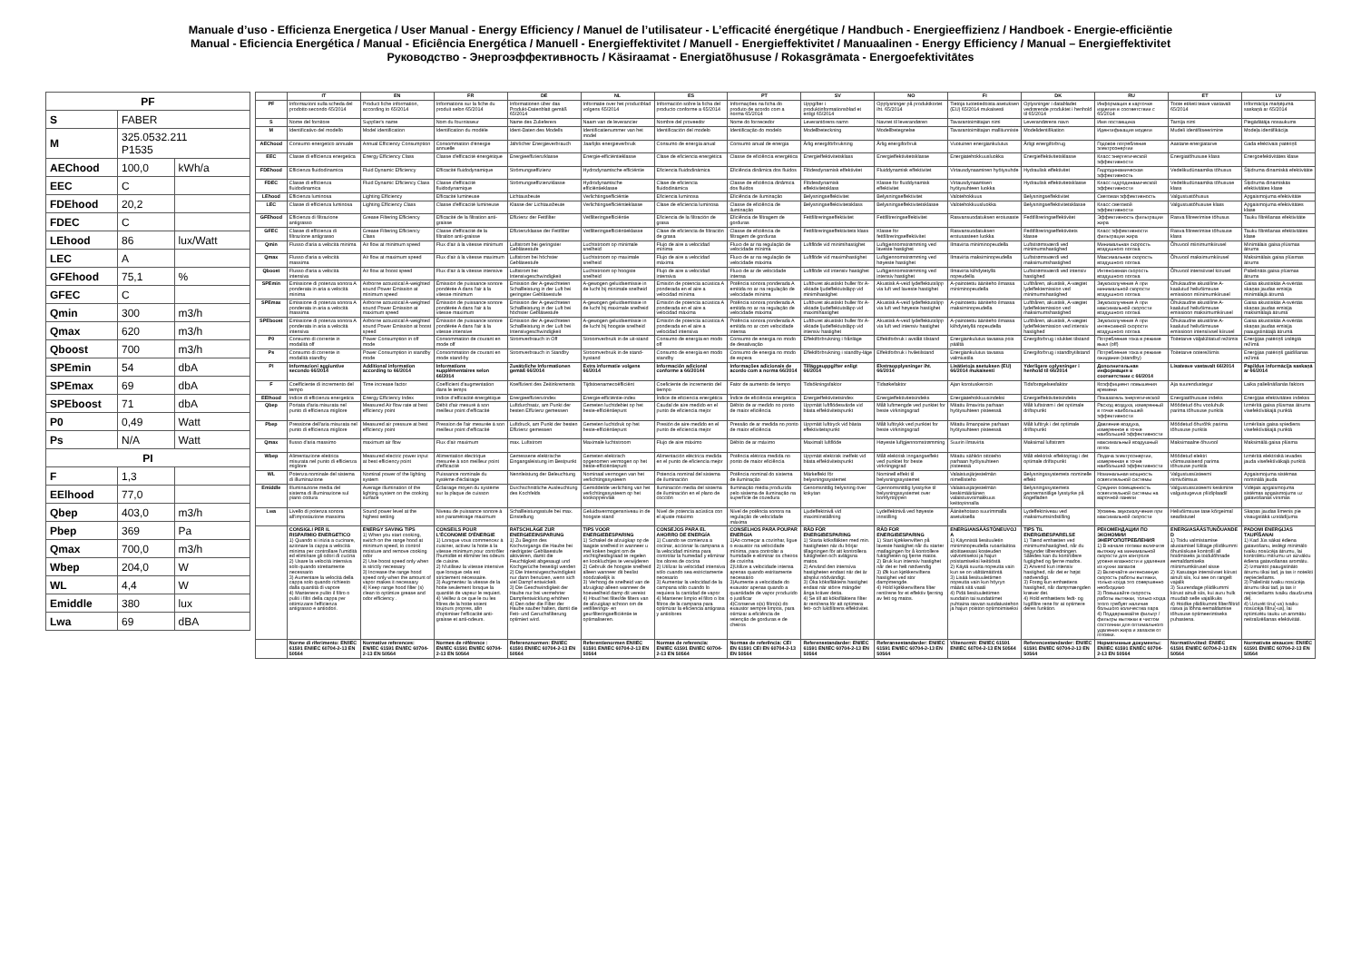Manuale d’uso - Efficienza Energetica / User Manual - Energy Efficiency / Manuel de l’utilisateur - L’efficacité énergétique / Handbuch - Energieeffizienz / Handboek - Energie-efficiëntie
Manual - Eficiencia Energética / Manual - Eficiência Energética / Manuell - Energieffektivitet / Manuell - Energieffektivitet / Manuaalinen - Energy Efficiency / Manual – Energieffektivitet
Руководство - Энергоэффективность / Käsiraamat - Energiatõhususe / Rokasgrāmata - Energoefektivitātes
| PF | | |
| --- | --- | --- |
| S | FABER | |
| M | 325.0532.211 P1535 | |
| AEChood | 100,0 | kWh/a |
| EEC | C | |
| FDEhood | 20,2 | |
| FDEC | C | |
| LEhood | 86 | lux/Watt |
| LEC | A | |
| GFEhood | 75,1 | % |
| GFEC | C | |
| Qmin | 300 | m3/h |
| Qmax | 620 | m3/h |
| Qboost | 700 | m3/h |
| SPEmin | 54 | dbA |
| SPEmax | 69 | dbA |
| SPEboost | 71 | dbA |
| P0 | 0,49 | Watt |
| Ps | N/A | Watt |
| PI | | |
| F | 1,3 | |
| EElhood | 77,0 | |
| Qbep | 403,0 | m3/h |
| Pbep | 369 | Pa |
| Qmax | 700,0 | m3/h |
| Wbep | 204,0 | W |
| WL | 4,4 | W |
| Emiddle | 380 | lux |
| Lwa | 69 | dBA |
| | IT | EN | FR | DE | NL | ES | PT | SV | NO | FI | DK | RU | ET | LV |
| --- | --- | --- | --- | --- | --- | --- | --- | --- | --- | --- | --- | --- | --- | --- |
| PF | Informazioni sulla scheda del prodotto secondo 65/2014 | Product fiche information, according to 65/2014 | Informations sur la fiche du produit selon 65/2014 | Informationen über das Produkt-Datenblatt gemäß 65/2014 | Informatie over het productblad volgens 65/2014 | Información sobre la ficha del producto conforme a 65/2014 | Informações na ficha do produto de acordo com a norma 65/2014 | Uppgifter i produktinformationsblad et enligt 65/2014 | Opplysninger på produktkortet iht. 65/2014 | Tietoja tuotetiedoista asetuksen (EU) 65/2014 mukaisesti | Oplysninger i databladet vedrørende produktet i henhold til 65/2014 | Информация в карточке изделия в соответствии с 65/2014 | Toote etiketi teave vastavalt 65/2014 | Informācija marķējumā saskaņā ar 65/2014 |
| S | Nome del fornitore | Supplier's name | Nom du fournisseur | Name des Zulieferers | Naam van de leverancier | Nombre del proveedor | Nome do fornecedor | Leverantörens namn | Navnet til leverandøren | Tavarantoimittajan nimi | Leverandørens navn | Имя поставщика | Tarnija nimi | Piegādātāja nosaukums |
| M | Identificativo del modello | Model identification | Identification du modèle | Ident-Daten des Modells | Identificatienummer van het model | Identificación del modelo | Identificação do modelo | Modellbeteckning | Modellbetegnelse | Tavarantoimittajan mallitunniste | Modelidentifikation | Идентификация модели | Mudeli identifitseerimine | Modeļa identifikācija |
| AEChood | Consumo energetico annuale | Annual Efficiency Consumption | Consommation d'énergie annuelle | Jährlicher Energieverbrauch | Jaarlijks energieverbruik | Consumo de energía anual | Consumo anual de energia | Årlig energiförbrukning | Årlig energiforbruk | Vuotuinen energiankulutus | Årligt energiforbrug | Годовое потребление электроэнергии | Aastane energiatarve | Gada efektīvais patēriņš |
| EEC | Classe di efficienza energetica | Energy Efficiency Class | Classe d'efficacité énergétique | Energieeffizienzklasse | Energie-efficiëntieklasse | Clase de eficiencia energética | Classe de eficiência energética | Energieffektivitetsklass | Energieffektivitetsklasse | Energiatehokkuusluokka | Energieffektivitetsklasse | Класс энергетической эффективности | Energiatõhususe klass | Energoefektivitātes klase |
| FDEhood | Efficienza fluidodinamica | Fluid Dynamic Efficiency | Efficacité fluidodynamique | Strömungseffizienz | Hydrodynamische efficiëntie | Eficiencia fluidodinámica | Eficiência dinâmica dos fluidos | Flödesdynamisk effektivitet | Fluiddynamisk effektivitet | Virtausdynaaminen hyötysuhde | Hydraulisk effektivitet | Гидродинамическая эффективность | Vedelikudünaamika tõhusus | Šķidruma dinamiskā efektivitāte |
| FDEC | Classe di efficienza fluidodinamica | Fluid Dynamic Efficiency Class | Classe d'efficacité fluidodynamique | Strömungseffizienzklasse | Hydrodynamische efficiëntieklasse | Clase de eficiencia fluidodinámica | Classe de eficiência dinâmica dos fluidos | Flödesdynamisk effektivitetsklass | Klasse for fluiddynamisk effektivitet | Virtausdynaamisen hyötysuhteen luokka | Hydraulisk effektivitetsklasse | Класс гидродинамической эффективности | Vedelikudünaamika tõhususe klass | Šķidruma dinamiskās efektivitātes klase |
| LEhood | Efficienza luminosa | Lighting Efficiency | Efficacité lumineuse | Lichtausbeute | Verlichtingsefficiëntie | Eficiencia luminosa | Eficiência de iluminação | Belysningseffektivitet | Belysningseffektivitet | Valotehokkuus | Belysningseffektivitet | Световая эффективность | Valgustustõhusus | Apgaismojuma efektivitāte |
| LEC | Classe di efficienza luminosa | Lighting Efficiency Class | Classe d'efficacité lumineuse | Klasse der Lichtausbeute | Verlichtingsefficiëntieklasse | Clase de eficiencia luminosa | Classe de eficiência de iluminação | Belysningseffektivitetsklass | Belysningseffektivitetsklasse | Valotehokkuusluokka | Belysningseffektivitetsklasse | Класс световой эффективности | Valgustustõhususe klass | Apgaismojuma efektivitātes klase |
| GFEhood | Efficienza di filtrazione antigrasso | Grease Filtering Efficiency | Efficacité de la filtration anti-graisse | Effizienz der Fettfilter | Vetfilteringsefficiëntie | Eficiencia de la filtración de grasa | Eficiência de filtragem de gorduras | Fettfiltreringseffektivitet | Fettfiltreringseffektivitet | Rasvansuodatuksen erotusaste | Fedtfiltreringseffektivitet | Эффективность фильтрации жира | Rasva filtreerimise tõhusus | Tauku filtrēšanas efektivitāte |
| GFEC | Classe di efficienza di filtrazione antigrasso | Grease Filtering Efficiency Class | Classe d'efficacité de la filtration anti-graisse | Effizienzklasse der Fettfilter | Vetfilteringsefficiëntieklasse | Clase de eficiencia de filtración de grasa | Classe de eficiência de filtragem de gorduras | Fettfiltreringseffektivitets klass | Klasse for fettfiltreringseffektivitet | Rasvansuodatuksen erotusasteen luokka | Fedtfiltreringseffektivitets klasse | Класс эффективности фильтрации жира | Rasva filtreerimise tõhususe klass | Tauku filtrēšanas efektivitātes klase |
| Qmin | Flusso d'aria a velocità minima | Air flow at minimum speed | Flux d'air à la vitesse minimum | Luftstrom bei geringster Gebläsestufe | Luchtstroom op minimale snelheid | Flujo de aire a velocidad mínima | Fluxo de ar na regulação de velocidade mínima | Luftflöde vid minimihastighet | Luftgjennomstrømming ved laveste hastighet | Ilmavirta miniminopeudella | Luftstrømsværdi ved minimumshastighed | Минимальная скорость воздушного потока | Õhuvool miinimumkiirusel | Minimālais gaisa plūsmas ātrums |
| Qmax | Flusso d'aria a velocità massima | Air flow at maximum speed | Flux d'air à la vitesse maximum | Luftstrom bei höchster Gebläsestufe | Luchtstroom op maximale snelheid | Flujo de aire a velocidad máxima | Fluxo de ar na regulação de velocidade máxima | Luftflöde vid maximihastighet | Luftgjennomstrømming ved høyeste hastighet | Ilmavirta maksiminopeudella | Luftstrømsværdi ved maksimumshastighed | Максимальная скорость воздушного потока | Õhuvool maksimumkiirusel | Maksimālais gaisa plūsmas ātrums |
| Qboost | Flusso d'aria a velocità intensiva | Air flow at boost speed | Flux d'air à la vitesse intensive | Luftstrom bei Intensivgeschwindigkeit | Luchtstroom op hoogste snelheid | Flujo de aire a velocidad intensiva | Fluxo de ar de velocidade intensa | Luftflöde vid intensiv hastighet | Luftgjennomstrømming ved intensiv hastighet | Ilmavirta kiihdytetyllä nopeudella | Luftstrømsværdi ved intensiv hastighed | Интенсивная скорость воздушного потока | Õhuvool intensiivsel kiirusel | Palielināts gaisa plūsmas ātrums |
| SPEmin | Emissione di potenza sonora A ponderata in aria a velocità minima | Airborne acoustical A-weighted sound Power Emission at minimum speed | Émission de puissance sonore pondérée A dans l'air à la vitesse minimum | Emission der A-gewichteten Schallleistung in der Luft bei geringster Gebläsestufe | A-gewogen geluidsemissie in de lucht bij minimale snelheid | Emisión de potencia acústica A ponderada en el aire a velocidad mínima | Potência sonora ponderada A emitida no ar na regulação de velocidade mínima | Luftburet akustiskt buller för A-viktade ljudeffektutsläpp vid minimihastighet | Akustisk A-veid lydeffektutslipp via luft ved laveste hastighet | A-painotettu ääniteho ilmassa miniminopeudella | Luftbåren, akustisk, A-vægtet lydeffektemission ved minimumshastighed | Звукоизлучение А при минимальной скорости воздушного потока | Õhukaudne akustiline A-kaalutud helivõimsuse emissioon miinimumkiirusel | Gaisa akustiskās A-svērtās skaņas jaudas emisija minimālajā ātrumā |
| SPEmax | Emissione di potenza sonora A ponderata in aria a velocità massima | Airborne acoustical A-weighted sound Power Emission at maximum speed | Émission de puissance sonore pondérée A dans l'air à la vitesse maximum | Emission der A-gewichteten Schallleistung in der Luft bei höchster Gebläsestufe | A-gewogen geluidsemissie in de lucht bij maximale snelheid | Emisión de potencia acústica A ponderada en el aire a velocidad máxima | Potência sonora ponderada A emitida no ar na regulação de velocidade máxima | Luftburet akustiskt buller för A-viktade ljudeffektutsläpp vid maximihastighet | Akustisk A-veid lydeffektutslipp via luft ved høyeste hastighet | A-painotettu ääniteho ilmassa maksiminopeudella | Luftbåren, akustisk, A-vægtet lydeffektemission ved maksimumshastighed | Звукоизлучение А при максимальной скорости воздушного потока | Õhukaudne akustiline A-kaalutud helivõimsuse emissioon maksimumkiirusel | Gaisa akustiskās A-svērtās skaņas jaudas emisija maksimālajā ātrumā |
| SPEboost | Emissione di potenza sonora A ponderata in aria a velocità intensiva | Airborne acoustical A-weighted sound Power Emission at boost speed | Émission de puissance sonore pondérée A dans l'air à la vitesse intensive | Emission der A-gewichteten Schallleistung in der Luft bei Intensivgeschwindigkeit | A-gewogen geluidsemissie in de lucht bij hoogste snelheid | Emisión de potencia acústica A ponderada en el aire a velocidad intensiva | Potência sonora ponderada A emitida no ar com velocidade intensa | Luftburet akustiskt buller för A-viktade ljudeffektutsläpp vid intensiv hastighet | Akustisk A-veid lydeffektutslipp via luft ved intensiv hastighet | A-painotettu ääniteho ilmassa kiihdytetyllä nopeudella | Luftbåren, akustisk, A-vægtet lydeffektemission ved intensiv hastighed | Звукоизлучение А при интенсивной скорости воздушного потока | Õhukaudne akustiline A-kaalutud helivõimsuse emissioon intensiivsel kiirusel | Gaisa akustiskās A-svērtās skaņas jaudas emisija paaugstinātajā ātrumā |
| P0 | Consumo di corrente in modalità off | Power Consumption in off mode | Consommation de courant en mode off | Stromverbrauch in Off | Stroomverbruik in de uit-stand | Consumo de energía en modo off | Consumo de energia no modo de desativação | Effektförbrukning i frånläge | Effektforbruk i avslått tilstand | Energiankulutus tavassa pois päältä | Energiforbrug i slukket tilstand | Потребление тока в режиме выкл (off) | Toitetarve väljalülitatud režiimis | Enerģijas patēriņš izslēgtā režīmā |
| Ps | Consumo di corrente in modalità standby | Power Consumption in standby mode | Consommation de courant en mode stand-by | Stromverbrauch in Standby | Stroomverbruik in de stand-bystand | Consumo de energía en modo standby | Consumo de energia no modo de espera | Effektförbrukning i standby-läge | Effektforbruk i hviletilstand | Energiankulutus tavassa valmiustila | Energiforbrug i standbytilstand | Потребление тока в режиме ожидания (standby) | Toitetarve ooterežiimis | Enerģijas patēriņš gaidīšanas režīmā |
| PI | Informazioni aggiuntive secondo 66/2014 | Additional information according to 66/2014 | Informations supplémentaires selon 66/2014 | Zusätzliche Informationen gemäß 66/2014 | Extra informatie volgens 66/2014 | Información adicional conforme a 66/20144 | Informações adicionais de acordo com a norma 66/2014 | Tilläggsuppgifter enligt 66/2014 | Ekstraopplysninger iht. 66/2014 | Lisätietoja asetuksen (EU) 66/2014 mukaisesti | Yderligere oplysninger i henhold til 66/2014 | Дополнительная информация в соответствии с 66/2014 | Lisateave vastavalt 66/2014 | Papildus informācija saskaņā ar 66/2014 |
| F | Coefficiente di incremento del tempo | Time increase factor | Coefficient d'augmentation dans le temps | Koeffizient des Zeitinkrements | Tijdstoenamecoëfficiënt | Coeficiente de incremento del tiempo | Fator de aumento de tempo | Tidsökningsfaktor | Tidsøkefaktor | Ajan korotuskerroin | Tidsforøgelsesfaktor | Коэффициент повышения времени | Aja suurendustegur | Laika palielināšanās faktors |
| EElhood | Indice di efficienza energetica | Energy Efficiency Index | Indice d'efficacité énergétique | Energieeffizienzindex | Energie-efficiëntie-index | Índice de eficiencia energética | Índice de eficiência energética | Energieffektivitetsindex | Energieffektivitetsindeks | Energiatehokkuusindeksi | Energieffektivitetsindeks | Показатель энергетической | Energiatõhususe indeks | Enerģijas efektivitātes indekss |
| Qbep | Portata d'aria misurata nel punto di efficienza migliore | Measured Air flow rate at best efficiency point | Débit d'air mesuré à son meilleur point d'efficacité | Luftdurchsatz, am Punkt der besten Effizienz gemessen | Gemeten luchtdebiet op het beste-efficiëntiepunt | Caudal de aire medido en el punto de eficiencia mejor | Débito de ar medido no ponto de maior eficiência | Uppmätt luftflödesvärde vid bästa effektivitetspunkt | Målt luftmengde ved punktet for beste virkningsgrad | Mitattu ilmavirta parhaan hyötysuhteen pisteessä | Målt luftstrøm i det optimale driftspunkt | Расход воздуха, измеренный в точке наибольшей эффективности | Mõõdetud õhu vooluhulk parima tõhususe punktis | Izmērītā gaisa plūsmas ātrums visefektīvākajā punktā |
| Pbep | Pressione dell'aria misurata nel punto di efficienza migliore | Measured air pressure at best efficiency point | Pression de l'air mesurée à son meilleur point d'efficacité | Luftdruck, am Punkt der besten Effizienz gemessen | Gemeten luchtdruk op het beste-efficiëntiepunt | Presión de aire medido en el punto de eficiencia mejor | Pressão de ar medida no ponto de maior eficiência | Uppmätt lufttryck vid bästa effektivitetspunkt | Målt lufttrykk ved punktet for beste virkningsgrad | Mitattu ilmanpaine parhaan hyötysuhteen pisteessä | Målt lufttryk i det optimale driftspunkt | Давление воздуха, измеренное в точке наибольшей эффективности | Mõõdetud õhurõhk parima tõhususe punktis | Izmērītais gaisa spiediens visefektīvākajā punktā |
| Qmax | flusso d'aria massimo | maximum air flow | Flux d'air maximum | max. Luftstrom | Maximale luchtstroom | Flujo de aire máximo | Débito de ar máximo | Maximalt luftflöde | Høyeste luftgjennomstrømming | Suurin ilmavirta | Maksimal luftstrøm | максимальный воздушный поток | Maksimaalne õhuvool | Maksimālā gaisa plūsma |
| Wbep | Alimentazione elettrica misurata nel punto di efficienza migliore | Measured electric power input at best efficiency point | Alimentation électrique mesurée à son meilleur point d'efficacité | Gemessene elektrische Eingangsleistung im Bestpunkt | Gemeten elektrisch opgenomen vermogen op het beste-efficiëntiepunt | Alimentación eléctrica medida en el punto de eficiencia mejor | Potência elétrica medida no ponto de maior eficiência | Uppmätt elektrisk ineffekt vid bästa effektivitetspunkt | Målt elektrisk inngangseffekt ved punktet for beste virkningsgrad | Mitattu sähkön ottoteho parhaan hyötysuhteen pisteessä | Målt elektrisk effektoptag i det optimale driftspunkt | Подача электроэнергии, измеренная в точке наибольшей эффективности | Mõõdetud elektri võimsussisend parima tõhususe punktis | Izmērītā elektriskā ievades jauda visefektīvākajā punktā |
| WL | Potenza nominale del sistema di illuminazione | Nominal power of the lighting system | Puissance nominale du système d'éclairage | Nennleistung der Beleuchtung | Nominaal vermogen van het verlichtingssysteem | Potencia nominal del sistema de iluminación | Potência nominal do sistema de iluminação | Märkeffekt för belysningssystemet | Nominell effekt til belysningssystemet | Valaistusjärjestelmän nimellisteho | Belysningssystemets nominelle effekt | Номинальная мощность осветительной системы | Valgustussüsteemi nimivõimsus | Apgaismojuma sistēmas nominālā jauda |
| Emiddle | Illuminazione media del sistema di illuminazione sul piano cottura | Average illumination of the lighting system on the cooking surface | Éclairage moyen du système sur la plaque de cuisson | Durchschnittliche Ausleuchtung des Kochfelds | Gemiddelde verlichting van het verlichtingssysteem op het kookoppervlak | Iluminación media del sistema de iluminación en el plano de cocción | Iluminação média produzida pelo sistema de iluminação na superfície de cozedura | Genomsnittlig belysning över kokytan | Gjennomsnittlig lysstyrke til belysningssystemet over komfyrtoppen | Valaistusjärjestelmän keskimääräinen valaistusvoimakkuus keittopinnalla | Belysningssystemets gennemsnitlige lysstyrke på kogefladen | Средняя освещенность осветительной системы на варочной панели | Valgustussüsteemi keskmine valgustugevus pliidiplaadil | Vidējais apgaismojuma sistēmas apgaismojums uz gatavošanas virsmas |
| Lwa | Livello di potenza sonora all'impostazione massima | Sound power level at the highest setting | Niveau de puissance sonore à son paramétrage maximum | Schallleistungsstufe bei max. Einstellung | Geluidsvermogensniveau in de hoogste stand | Nivel de potencia acústica con el ajuste máximo | Nível de potência sonora na regulação de velocidade máxima | Ljudeffektnivå vid maximiinställning | Lydeffektnivå ved høyeste innstilling | Äänitehotaso suurimmalla asetuksella | Lydeffektniveau ved maksimumsindstilling | Уровень звукоизлучения при максимальной скорости | Helivõimsuse tase kõrgeimal seadistusel | Skaņas jaudas līmenis pie visaugstākā uzstādījuma |
| | CONSIGLI PER IL RISPARMIO ENERGETICO 1) Quando si inizia a cucinare, azionare la cappa a velocità minima per controllare l'umidità ed eliminare gli odori di cucina 2) Usare la velocità intensiva solo quando strettamente necessario 3) Aumentare la velocità della cappa solo quando richiesto dalla quantità di vapore 4) Mantenere pulito il filtro o puliti i filtri della cappa per ottimizzare l'efficienza antigrasso e antiodori. | ENERGY SAVING TIPS 1) When you start cooking, switch on the range hood at minimum speed, to control moisture and remove cooking odor 2) Use boost speed only when is strictly necessary 3) Increase the range hood speed only when the amount of vapor makes it necessary 4) Keep range hood filter (s) clean to optimize grease and odor efficiency . | CONSEILS POUR L'ÉCONOMIE D'ÉNERGIE 1) Lorsque vous commencez à cuisiner, activez la hotte à la vitesse minimum pour contrôler l'humidité et éliminer les odeurs de cuisine. 2) N'utilisez la vitesse intensive que lorsque cela est strictement nécessaire. 3) Augmentez la vitesse de la hotte seulement lorsque la quantité de vapeur le requiert. 4) Veillez à ce que le ou les filtres de la hotte soient toujours propres, afin d'optimiser l'efficacité anti-graisse et anti-odeurs. | RATSCHLÄGE ZUR ENERGIEEINSPARUNG 1) Zu Beginn des Kochvorgangs die Haube bei niedrigster Gebläsestufe aktivieren, damit die Feuchtigkeit abgesaugt und Kochgerüche beseitigt werden 2) Die Intensivgeschwindigkeit nur dann benutzen, wenn sich viel Dampf entwickelt. 3) Die Geschwindigkeit der Haube nur bei vermehrter Dampfentwicklung erhöhen 4) Den oder die Filter der Haube sauber halten, damit die Fett- und Geruchsfilterung optimiert wird. | TIPS VOOR ENERGIEBESPARING 1) Schakel de afzuigkap op de laagste snelheid in wanneer u met koken begint om de vochtigheidsgraad te regelen en kooklucht­jes te verwijderen 2) Gebruik de hoogste snelheid alleen wanneer dit beslist noodzakelijk is 3) Verhoog de snelheid van de afzuigkap alleen wanneer de hoeveelheid damp dit vereist 4) Houd het filter/de filters van de afzuigkap schoon om de vetfilterings- en geurfilteringsefficiëntie te optimaliseren. | CONSEJOS PARA EL AHORRO DE ENERGÍA 1) Cuando se comienza a cocinar, accionar la campana a la velocidad mínima para controlar la humedad y eliminar los olores de cocina 2) Utilizar la velocidad intensiva sólo cuando sea estrictamente necesario 3) Aumentar la velocidad de la campana sólo cuando lo requiera la cantidad de vapor 4) Mantener limpio el filtro o los filtros de la campana para optimizar la eficiencia antigrasa y antiolores | CONSELHOS PARA POUPAR ENERGIA 1)Ao começar a cozinhar, ligue o exaustor na velocidade mínima, para controlar a humidade e eliminar os cheiros de cozinha 2)Utilize a velocidade intensa apenas quando estritamente necessário 3)Aumente a velocidade do exaustor apenas quando a quantidade de vapor produzido o justificar 4)Conserve o(s) filtro(s) do exaustor sempre limpos, para otimizar a eficiência de retenção de gorduras e de cheiros | RÅD FÖR ENERGIBESPARING 1) Starta köksfläkten med min. hastigheten när du börjar tillagningen för att kontrollera fuktigheten och avlägsna matos. 2) Använd den intensiva hastigheten endast när det är absolut nödvändigt. 3) Öka köksfläktens hastighet endast när större mängder ånga kräver detta. 4) Se till att köksfläktens filter är rent/rena för att optimera fett- och luktfiltrens effektivitet. | RÅD FOR ENERGIBESPARING 1) Start kjøkkenviften på laveste hastighet når du starter matlagingen for å kontrollere fuktigheten og fjerne matos. 2) Bruk kun intensiv hastighet når det er helt nødvendig 3) Øk kun kjøkkenviftens hastighet ved stor dampmengde. 4) Hold kjøkkenviftens filter rent/rene for et effektiv fjerning av fett og matos. | ENERGIANSÄÄSTÖNEUVOJA 1) Käynnistä liesituuletin miniminopeudella ruoanlaittoa aloittaessasi kosteuden valvomiseksi ja hajun poistamiseksi keittiöstä 2) Käytä suurta nopeutta vain kun se on välttämätöntä 3) Lisää liesituulettimen nopeutta vain kun höyryn määrä sitä vaatii 4) Pidä liesituulettimen suodatin tai suodattimet puhtaina rasvan suodatustehon ja hajun poiston optimoimiseksi | TIPS TIL ENERGIBESPARELSE 1) Tænd emhætten ved minimumshastighed, når du begynder tilberedningen. Således kan du kontrollere fugtighed og fjerne mados. 2) Anvend kun intensiv hastighed, når det er højst nødvendigt. 3) Forøg kun emhættens hastighed, når dampmængden kræver det. 4) Hold emhættens fedt- og lugtfiltre rene for at optimere deres funktion. | РЕКОМЕНДАЦИИ ПО ЭКОНОМИИ ЭНЕРГОПОТРЕБЛЕНИЯ 1) В начале готовки включите вытяжку на минимальной скорости для контроля уровня влажности и удаления из кухни запахов 2) Включайте интенсивную скорость работы вытяжки, только когда это совершенно необходимо 3) Повышайте скорость работы вытяжки, только когда этого требует наличие большого количества пара 4) Поддерживайте фильтр / фильтры вытяжки в чистом состоянии для оптимального удаления жира и запахов от готовки. | ENERGIASÄÄSTUNÕUANDED 1) Toidu valmistamise alustamisel lülitage pliidikummi õhuniiskuse kontrolli all hoidmiseks ja toidulõhnade eemaldamiseks miinimumkiirusel sisse 2) Kasutage intensiivset kiirust ainult siis, kui see on rangelt vajalik 3) Suurendage pliidikummi kiirust ainult siis, kui auru hulk muudab selle vajalikuks 4) Hoidke pliidikummi filter/filtrid rasva ja lõhna eemaldamise tõhususe optimeerimiseks puhastena. | PADOMI ENERĢIJAS TAUPĪŠANAI 1) Kad Jūs sākat ēdiena gatavošanu, ieslēgt minimālo tvaiku nosūcēja ātrumu, lai kontrolētu mitrumu un aizvāktu ēdiena gatavošanas aromātu. 2) Izmantot paaugstināto ātrumu tikai tad, ja tas ir noteikti nepieciešams. 3) Palielināt tvaiku nosūcēja ātrumu tikai tad, ja tas ir nepieciešams tvaiku daudzuma dēļ. 4) Uzturēt tīru(-us) tvaiku nosūcēja filtru(-us), lai optimizētu tauku un aromātu neitralizēšanas efektivitāti. |
| | Norme di riferimento: EN/IEC 61591 EN/IEC 60704-2-13 EN 50564 | Normative references: EN/IEC 61591 EN/IEC 60704-2-13 EN 50564 | Normes de référence : EN/IEC 61591 EN/IEC 60704-2-13 EN 50564 | Referenznormen: EN/IEC 61591 EN/IEC 60704-2-13 EN 50564 | Referentienormen EN/IEC 61591 EN/IEC 60704-2-13 EN 50564 | Normas de referencia: EN/IEC 61591 EN/IEC 60704-2-13 EN 50564 | Normas de referência: CEI EN 61591 CEI EN 60704-2-13 EN 50564 | Referensstandarder: EN/IEC 61591 EN/IEC 60704-2-13 EN 50564 | Referansestandarder: EN/IEC 61591 EN/IEC 60704-2-13 EN 50564 | Viitenormit: EN/IEC 61591 EN/IEC 60704-2-13 EN 50564 | Referencestandarder: EN/IEC 61591 EN/IEC 60704-2-13 EN 50564 | Нормативные документы: EN/IEC 61591 EN/IEC 60704-2-13 EN 50564 | Normatiivviited: EN/IEC 61591 EN/IEC 60704-2-13 EN 50564 | Normatīvās atsauces: EN/IEC 61591 EN/IEC 60704-2-13 EN 50564 |